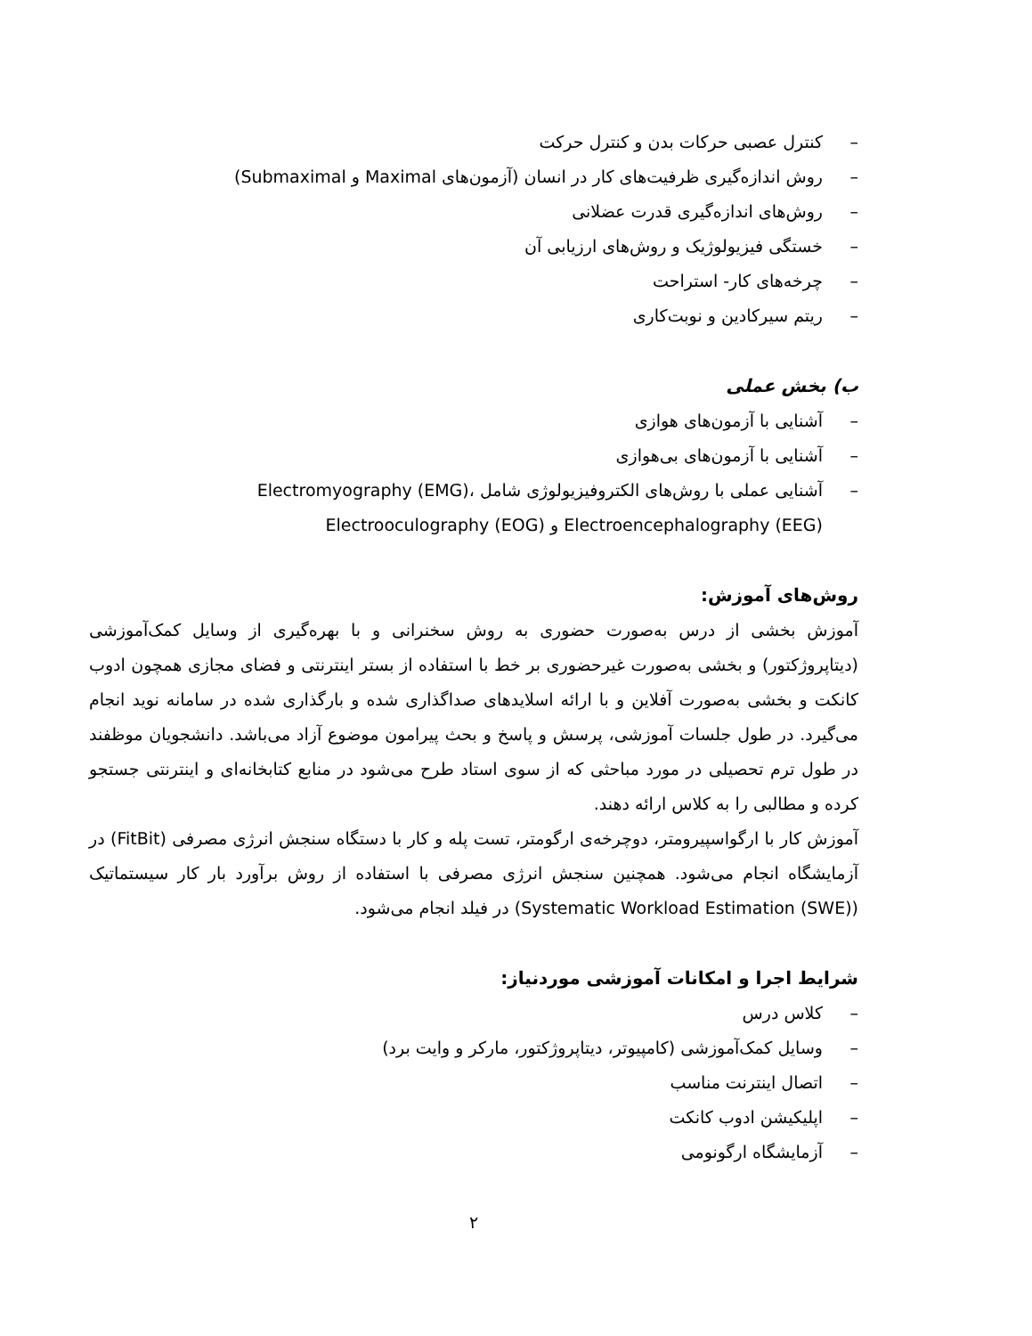– کنترل عصبی حرکات بدن و کنترل حرکت
– روش اندازه‌گیری ظرفیت‌های کار در انسان (آزمون‌های Maximal و Submaximal)
– روش‌های اندازه‌گیری قدرت عضلانی
– خستگی فیزیولوژیک و روش‌های ارزیابی آن
– چرخه‌های کار- استراحت
– ریتم سیرکادین و نوبت‌کاری
ب) بخش عملی
– آشنایی با آزمون‌های هوازی
– آشنایی با آزمون‌های بی‌هوازی
– آشنایی عملی با روش‌های الکتروفیزیولوژی شامل Electromyography (EMG)، Electroencephalography (EEG) و Electrooculography (EOG)
روش‌های آموزش:
آموزش بخشی از درس به‌صورت حضوری به روش سخنرانی و با بهره‌گیری از وسایل کمک‌آموزشی (دیتاپروژکتور) و بخشی به‌صورت غیرحضوری بر خط با استفاده از بستر اینترنتی و فضای مجازی همچون ادوب کانکت و بخشی به‌صورت آفلاین و با ارائه اسلایدهای صداگذاری شده و بارگذاری شده در سامانه نوید انجام می‌گیرد. در طول جلسات آموزشی، پرسش و پاسخ و بحث پیرامون موضوع آزاد می‌باشد. دانشجویان موظفند در طول ترم تحصیلی در مورد مباحثی که از سوی استاد طرح می‌شود در منابع کتابخانه‌ای و اینترنتی جستجو کرده و مطالبی را به کلاس ارائه دهند.
آموزش کار با ارگواسپیرومتر، دوچرخه‌ی ارگومتر، تست پله و کار با دستگاه سنجش انرژی مصرفی (FitBit) در آزمایشگاه انجام می‌شود. همچنین سنجش انرژی مصرفی با استفاده از روش برآورد بار کار سیستماتیک (Systematic Workload Estimation (SWE)) در فیلد انجام می‌شود.
شرایط اجرا و امکانات آموزشی موردنیاز:
– کلاس درس
– وسایل کمک‌آموزشی (کامپیوتر، دیتاپروژکتور، مارکر و وایت برد)
– اتصال اینترنت مناسب
– اپلیکیشن ادوب کانکت
– آزمایشگاه ارگونومی
۲